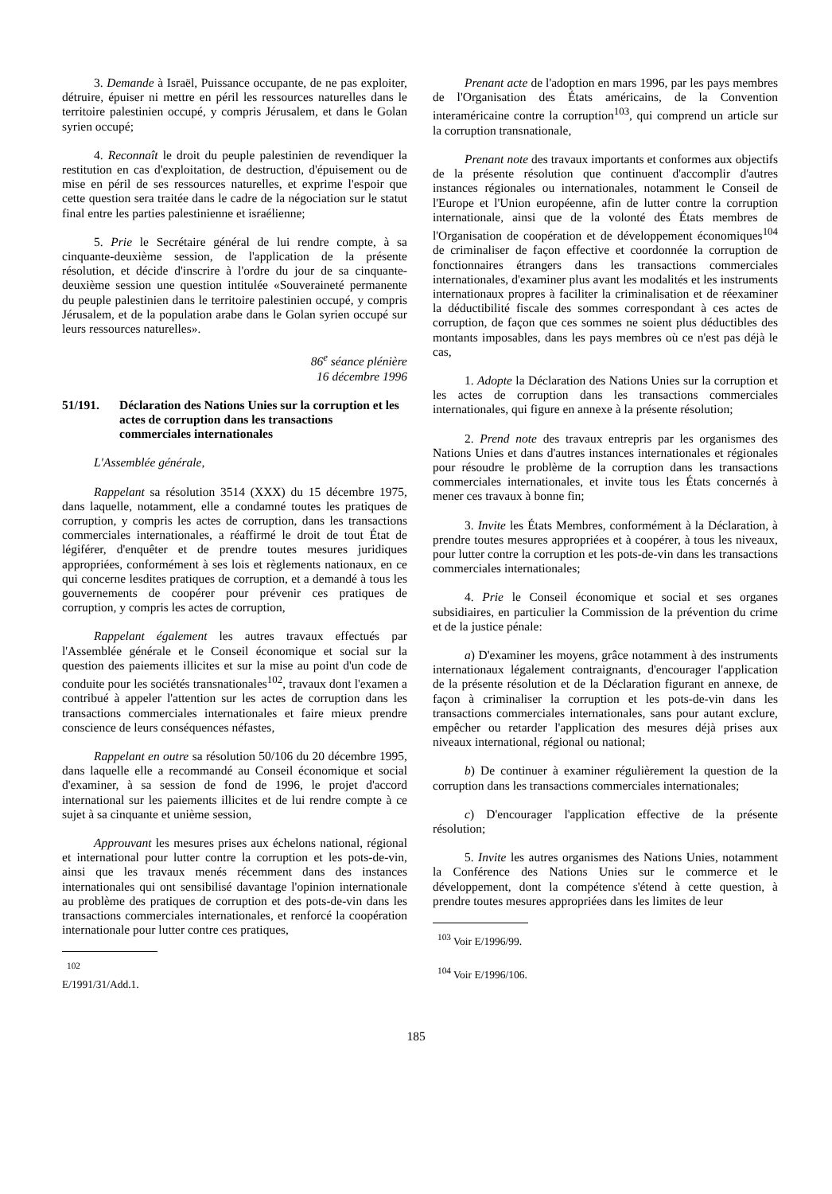3. Demande à Israël, Puissance occupante, de ne pas exploiter, détruire, épuiser ni mettre en péril les ressources naturelles dans le territoire palestinien occupé, y compris Jérusalem, et dans le Golan syrien occupé;
4. Reconnaît le droit du peuple palestinien de revendiquer la restitution en cas d'exploitation, de destruction, d'épuisement ou de mise en péril de ses ressources naturelles, et exprime l'espoir que cette question sera traitée dans le cadre de la négociation sur le statut final entre les parties palestinienne et israélienne;
5. Prie le Secrétaire général de lui rendre compte, à sa cinquante-deuxième session, de l'application de la présente résolution, et décide d'inscrire à l'ordre du jour de sa cinquante-deuxième session une question intitulée «Souveraineté permanente du peuple palestinien dans le territoire palestinien occupé, y compris Jérusalem, et de la population arabe dans le Golan syrien occupé sur leurs ressources naturelles».
86<sup>e</sup> séance plénière
16 décembre 1996
51/191. Déclaration des Nations Unies sur la corruption et les actes de corruption dans les transactions commerciales internationales
L'Assemblée générale,
Rappelant sa résolution 3514 (XXX) du 15 décembre 1975, dans laquelle, notamment, elle a condamné toutes les pratiques de corruption, y compris les actes de corruption, dans les transactions commerciales internationales, a réaffirmé le droit de tout État de légiférer, d'enquêter et de prendre toutes mesures juridiques appropriées, conformément à ses lois et règlements nationaux, en ce qui concerne lesdites pratiques de corruption, et a demandé à tous les gouvernements de coopérer pour prévenir ces pratiques de corruption, y compris les actes de corruption,
Rappelant également les autres travaux effectués par l'Assemblée générale et le Conseil économique et social sur la question des paiements illicites et sur la mise au point d'un code de conduite pour les sociétés transnationales<sup>102</sup>, travaux dont l'examen a contribué à appeler l'attention sur les actes de corruption dans les transactions commerciales internationales et faire mieux prendre conscience de leurs conséquences néfastes,
Rappelant en outre sa résolution 50/106 du 20 décembre 1995, dans laquelle elle a recommandé au Conseil économique et social d'examiner, à sa session de fond de 1996, le projet d'accord international sur les paiements illicites et de lui rendre compte à ce sujet à sa cinquante et unième session,
Approuvant les mesures prises aux échelons national, régional et international pour lutter contre la corruption et les pots-de-vin, ainsi que les travaux menés récemment dans des instances internationales qui ont sensibilisé davantage l'opinion internationale au problème des pratiques de corruption et des pots-de-vin dans les transactions commerciales internationales, et renforcé la coopération internationale pour lutter contre ces pratiques,
<sup>102</sup> E/1991/31/Add.1.
Prenant acte de l'adoption en mars 1996, par les pays membres de l'Organisation des États américains, de la Convention interaméricaine contre la corruption<sup>103</sup>, qui comprend un article sur la corruption transnationale,
Prenant note des travaux importants et conformes aux objectifs de la présente résolution que continuent d'accomplir d'autres instances régionales ou internationales, notamment le Conseil de l'Europe et l'Union européenne, afin de lutter contre la corruption internationale, ainsi que de la volonté des États membres de l'Organisation de coopération et de développement économiques<sup>104</sup> de criminaliser de façon effective et coordonnée la corruption de fonctionnaires étrangers dans les transactions commerciales internationales, d'examiner plus avant les modalités et les instruments internationaux propres à faciliter la criminalisation et de réexaminer la déductibilité fiscale des sommes correspondant à ces actes de corruption, de façon que ces sommes ne soient plus déductibles des montants imposables, dans les pays membres où ce n'est pas déjà le cas,
1. Adopte la Déclaration des Nations Unies sur la corruption et les actes de corruption dans les transactions commerciales internationales, qui figure en annexe à la présente résolution;
2. Prend note des travaux entrepris par les organismes des Nations Unies et dans d'autres instances internationales et régionales pour résoudre le problème de la corruption dans les transactions commerciales internationales, et invite tous les États concernés à mener ces travaux à bonne fin;
3. Invite les États Membres, conformément à la Déclaration, à prendre toutes mesures appropriées et à coopérer, à tous les niveaux, pour lutter contre la corruption et les pots-de-vin dans les transactions commerciales internationales;
4. Prie le Conseil économique et social et ses organes subsidiaires, en particulier la Commission de la prévention du crime et de la justice pénale:
a) D'examiner les moyens, grâce notamment à des instruments internationaux légalement contraignants, d'encourager l'application de la présente résolution et de la Déclaration figurant en annexe, de façon à criminaliser la corruption et les pots-de-vin dans les transactions commerciales internationales, sans pour autant exclure, empêcher ou retarder l'application des mesures déjà prises aux niveaux international, régional ou national;
b) De continuer à examiner régulièrement la question de la corruption dans les transactions commerciales internationales;
c) D'encourager l'application effective de la présente résolution;
5. Invite les autres organismes des Nations Unies, notamment la Conférence des Nations Unies sur le commerce et le développement, dont la compétence s'étend à cette question, à prendre toutes mesures appropriées dans les limites de leur
<sup>103</sup> Voir E/1996/99.
<sup>104</sup> Voir E/1996/106.
185